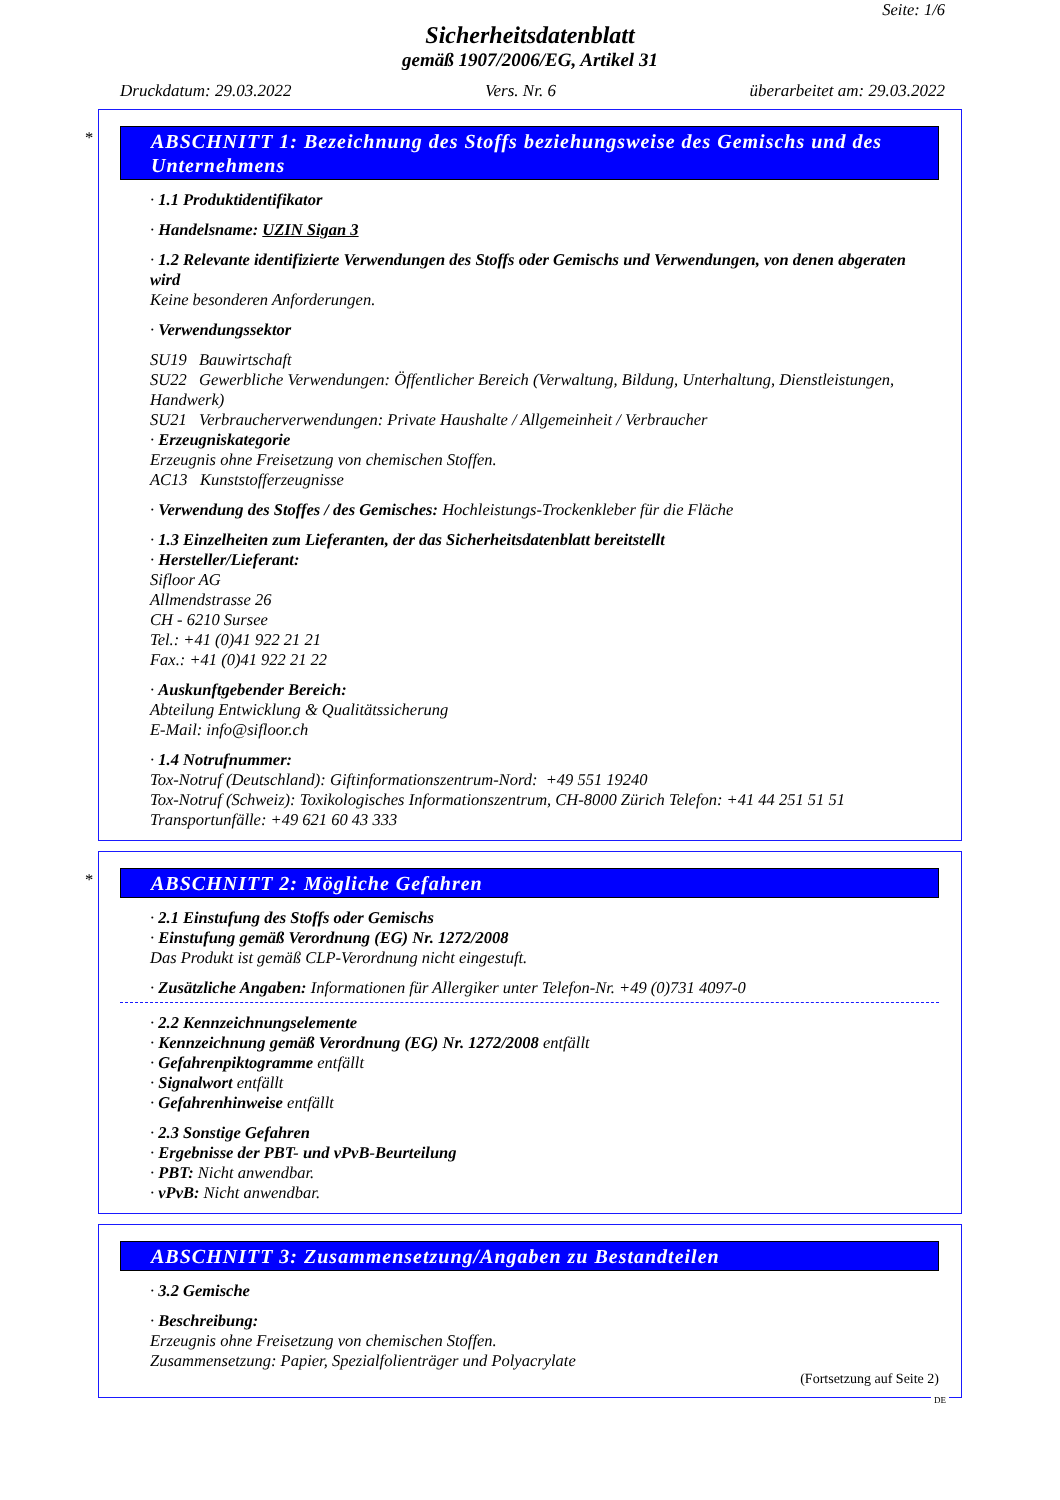Seite: 1/6
Sicherheitsdatenblatt
gemäß 1907/2006/EG, Artikel 31
Druckdatum: 29.03.2022 Vers. Nr. 6 überarbeitet am: 29.03.2022
*
ABSCHNITT 1: Bezeichnung des Stoffs beziehungsweise des Gemischs und des Unternehmens
· 1.1 Produktidentifikator
· Handelsname: UZIN Sigan 3
· 1.2 Relevante identifizierte Verwendungen des Stoffs oder Gemischs und Verwendungen, von denen abgeraten wird
Keine besonderen Anforderungen.
· Verwendungssektor
SU19 Bauwirtschaft
SU22 Gewerbliche Verwendungen: Öffentlicher Bereich (Verwaltung, Bildung, Unterhaltung, Dienstleistungen, Handwerk)
SU21 Verbraucherverwendungen: Private Haushalte / Allgemeinheit / Verbraucher
· Erzeugniskategorie
Erzeugnis ohne Freisetzung von chemischen Stoffen.
AC13 Kunststofferzeugnisse
· Verwendung des Stoffes / des Gemisches: Hochleistungs-Trockenkleber für die Fläche
· 1.3 Einzelheiten zum Lieferanten, der das Sicherheitsdatenblatt bereitstellt
· Hersteller/Lieferant:
Sifloor AG
Allmendstrasse 26
CH - 6210 Sursee
Tel.: +41 (0)41 922 21 21
Fax.: +41 (0)41 922 21 22
· Auskunftgebender Bereich:
Abteilung Entwicklung & Qualitätssicherung
E-Mail: info@sifloor.ch
· 1.4 Notrufnummer:
Tox-Notruf (Deutschland): Giftinformationszentrum-Nord: +49 551 19240
Tox-Notruf (Schweiz): Toxikologisches Informationszentrum, CH-8000 Zürich Telefon: +41 44 251 51 51
Transportunfälle: +49 621 60 43 333
*
ABSCHNITT 2: Mögliche Gefahren
· 2.1 Einstufung des Stoffs oder Gemischs
· Einstufung gemäß Verordnung (EG) Nr. 1272/2008
Das Produkt ist gemäß CLP-Verordnung nicht eingestuft.
· Zusätzliche Angaben: Informationen für Allergiker unter Telefon-Nr. +49 (0)731 4097-0
· 2.2 Kennzeichnungselemente
· Kennzeichnung gemäß Verordnung (EG) Nr. 1272/2008 entfällt
· Gefahrenpiktogramme entfällt
· Signalwort entfällt
· Gefahrenhinweise entfällt
· 2.3 Sonstige Gefahren
· Ergebnisse der PBT- und vPvB-Beurteilung
· PBT: Nicht anwendbar.
· vPvB: Nicht anwendbar.
ABSCHNITT 3: Zusammensetzung/Angaben zu Bestandteilen
· 3.2 Gemische
· Beschreibung:
Erzeugnis ohne Freisetzung von chemischen Stoffen.
Zusammensetzung: Papier, Spezialfolienträger und Polyacrylate
(Fortsetzung auf Seite 2)
DE